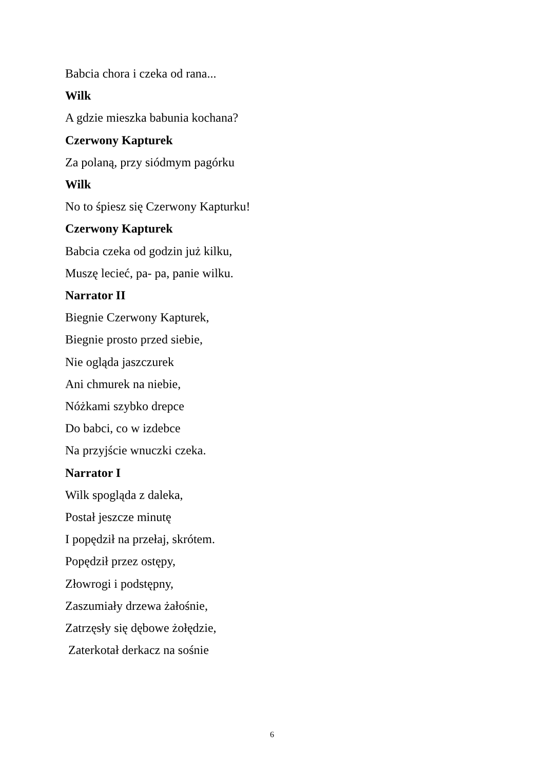Babcia chora i czeka od rana...
Wilk
A gdzie mieszka babunia kochana?
Czerwony Kapturek
Za polaną, przy siódmym pagórku
Wilk
No to śpiesz się Czerwony Kapturku!
Czerwony Kapturek
Babcia czeka od godzin już kilku,
Muszę lecieć, pa- pa, panie wilku.
Narrator II
Biegnie Czerwony Kapturek,
Biegnie prosto przed siebie,
Nie ogląda jaszczurek
Ani chmurek na niebie,
Nóżkami szybko drepce
Do babci, co w izdebce
Na przyjście wnuczki czeka.
Narrator I
Wilk spogląda z daleka,
Postał jeszcze minutę
I popędził na przełaj, skrótem.
Popędził przez ostępy,
Złowrogi i podstępny,
Zaszumiały drzewa żałośnie,
Zatrzęsły się dębowe żołędzie,
Zaterkotał derkacz na sośnie
6